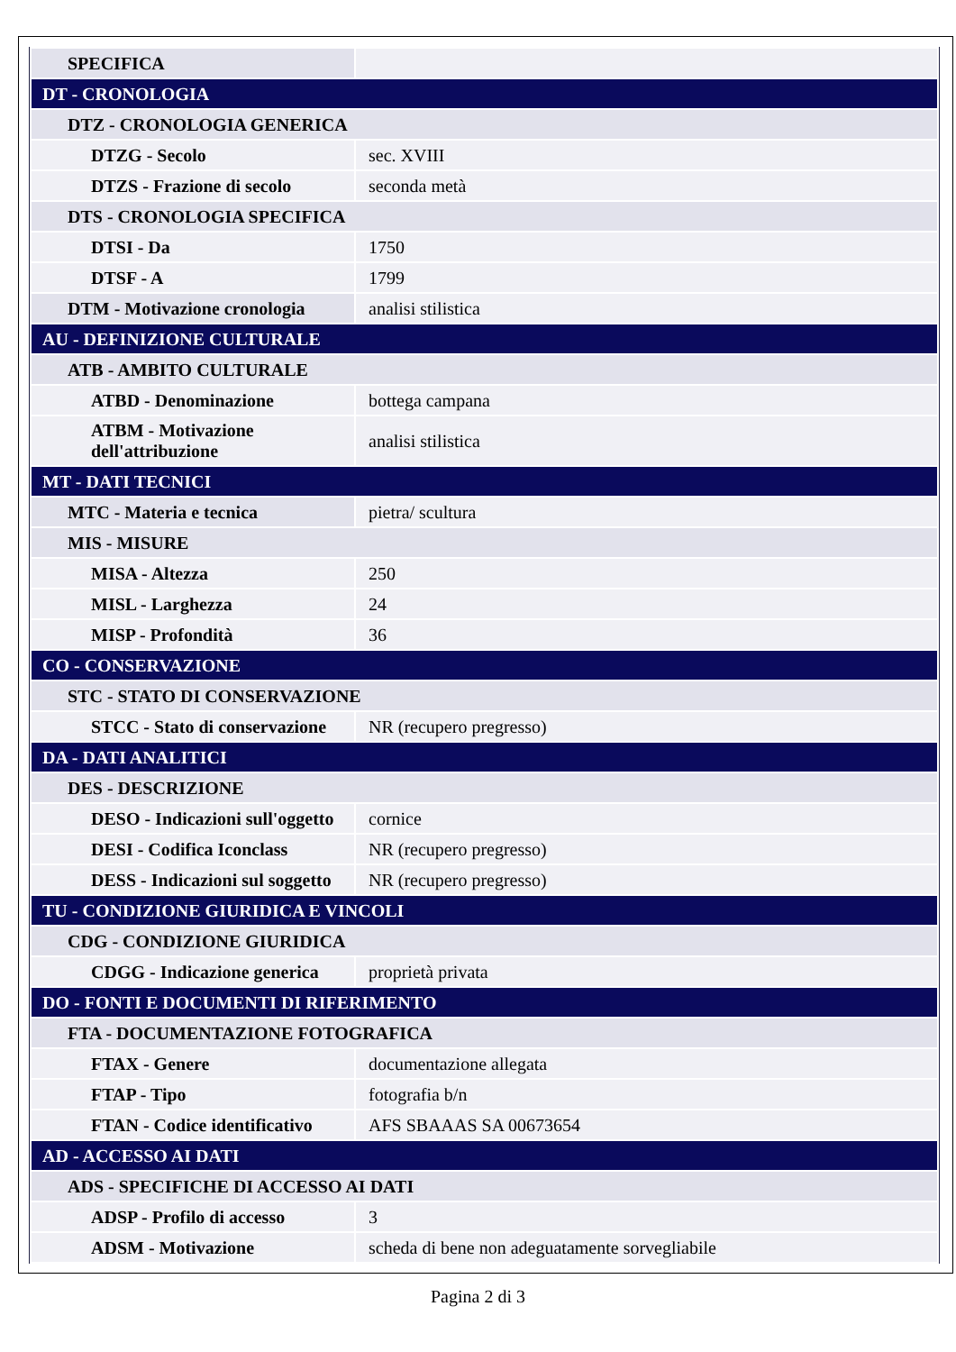| SPECIFICA | |
| DT - CRONOLOGIA | |
| DTZ - CRONOLOGIA GENERICA | |
| DTZG - Secolo | sec. XVIII |
| DTZS - Frazione di secolo | seconda metà |
| DTS - CRONOLOGIA SPECIFICA | |
| DTSI - Da | 1750 |
| DTSF - A | 1799 |
| DTM - Motivazione cronologia | analisi stilistica |
| AU - DEFINIZIONE CULTURALE | |
| ATB - AMBITO CULTURALE | |
| ATBD - Denominazione | bottega campana |
| ATBM - Motivazione dell'attribuzione | analisi stilistica |
| MT - DATI TECNICI | |
| MTC - Materia e tecnica | pietra/ scultura |
| MIS - MISURE | |
| MISA - Altezza | 250 |
| MISL - Larghezza | 24 |
| MISP - Profondità | 36 |
| CO - CONSERVAZIONE | |
| STC - STATO DI CONSERVAZIONE | |
| STCC - Stato di conservazione | NR (recupero pregresso) |
| DA - DATI ANALITICI | |
| DES - DESCRIZIONE | |
| DESO - Indicazioni sull'oggetto | cornice |
| DESI - Codifica Iconclass | NR (recupero pregresso) |
| DESS - Indicazioni sul soggetto | NR (recupero pregresso) |
| TU - CONDIZIONE GIURIDICA E VINCOLI | |
| CDG - CONDIZIONE GIURIDICA | |
| CDGG - Indicazione generica | proprietà privata |
| DO - FONTI E DOCUMENTI DI RIFERIMENTO | |
| FTA - DOCUMENTAZIONE FOTOGRAFICA | |
| FTAX - Genere | documentazione allegata |
| FTAP - Tipo | fotografia b/n |
| FTAN - Codice identificativo | AFS SBAAAS SA 00673654 |
| AD - ACCESSO AI DATI | |
| ADS - SPECIFICHE DI ACCESSO AI DATI | |
| ADSP - Profilo di accesso | 3 |
| ADSM - Motivazione | scheda di bene non adeguatamente sorvegliabile |
Pagina 2 di 3